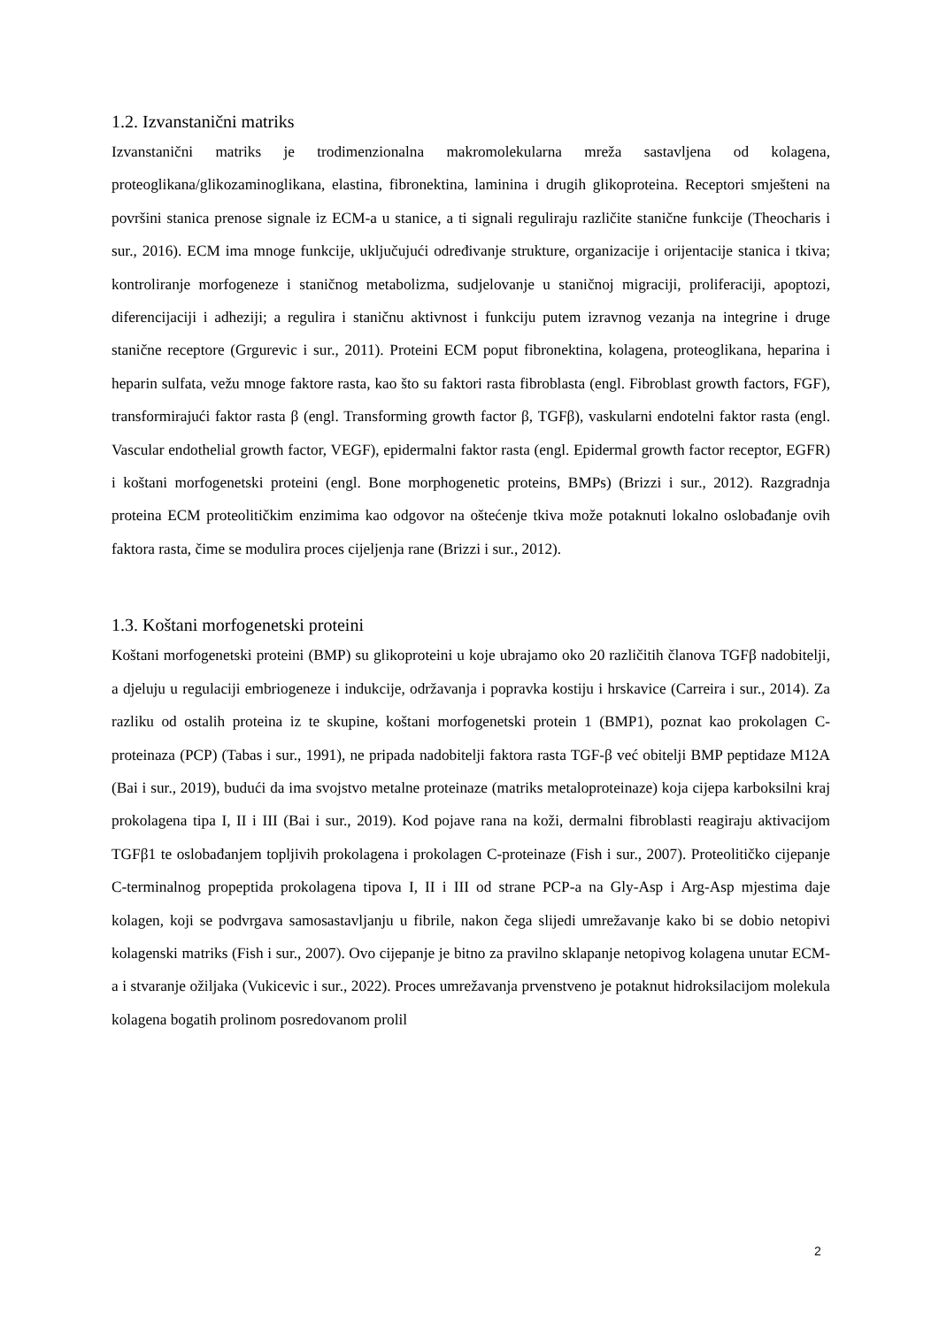1.2. Izvanstanični matriks
Izvanstanični matriks je trodimenzionalna makromolekularna mreža sastavljena od kolagena, proteoglikana/glikozaminoglikana, elastina, fibronektina, laminina i drugih glikoproteina. Receptori smješteni na površini stanica prenose signale iz ECM-a u stanice, a ti signali reguliraju različite stanične funkcije (Theocharis i sur., 2016). ECM ima mnoge funkcije, uključujući određivanje strukture, organizacije i orijentacije stanica i tkiva; kontroliranje morfogeneze i staničnog metabolizma, sudjelovanje u staničnoj migraciji, proliferaciji, apoptozi, diferencijaciji i adheziji; a regulira i staničnu aktivnost i funkciju putem izravnog vezanja na integrine i druge stanične receptore (Grgurevic i sur., 2011). Proteini ECM poput fibronektina, kolagena, proteoglikana, heparina i heparin sulfata, vežu mnoge faktore rasta, kao što su faktori rasta fibroblasta (engl. Fibroblast growth factors, FGF), transformirajući faktor rasta β (engl. Transforming growth factor β, TGFβ), vaskularni endotelni faktor rasta (engl. Vascular endothelial growth factor, VEGF), epidermalni faktor rasta (engl. Epidermal growth factor receptor, EGFR) i koštani morfogenetski proteini (engl. Bone morphogenetic proteins, BMPs) (Brizzi i sur., 2012). Razgradnja proteina ECM proteolitičkim enzimima kao odgovor na oštećenje tkiva može potaknuti lokalno oslobađanje ovih faktora rasta, čime se modulira proces cijeljenja rane (Brizzi i sur., 2012).
1.3. Koštani morfogenetski proteini
Koštani morfogenetski proteini (BMP) su glikoproteini u koje ubrajamo oko 20 različitih članova TGFβ nadobitelji, a djeluju u regulaciji embriogeneze i indukcije, održavanja i popravka kostiju i hrskavice (Carreira i sur., 2014). Za razliku od ostalih proteina iz te skupine, koštani morfogenetski protein 1 (BMP1), poznat kao prokolagen C-proteinaza (PCP) (Tabas i sur., 1991), ne pripada nadobitelji faktora rasta TGF-β već obitelji BMP peptidaze M12A (Bai i sur., 2019), budući da ima svojstvo metalne proteinaze (matriks metaloproteinaze) koja cijepa karboksilni kraj prokolagena tipa I, II i III (Bai i sur., 2019). Kod pojave rana na koži, dermalni fibroblasti reagiraju aktivacijom TGFβ1 te oslobađanjem topljivih prokolagena i prokolagen C-proteinaze (Fish i sur., 2007). Proteolitičko cijepanje C-terminalnog propeptida prokolagena tipova I, II i III od strane PCP-a na Gly-Asp i Arg-Asp mjestima daje kolagen, koji se podvrgava samosastavljanju u fibrile, nakon čega slijedi umrežavanje kako bi se dobio netopivi kolagenski matriks (Fish i sur., 2007). Ovo cijepanje je bitno za pravilno sklapanje netopivog kolagena unutar ECM-a i stvaranje ožiljaka (Vukicevic i sur., 2022). Proces umrežavanja prvenstveno je potaknut hidroksilacijom molekula kolagena bogatih prolinom posredovanom prolil
2